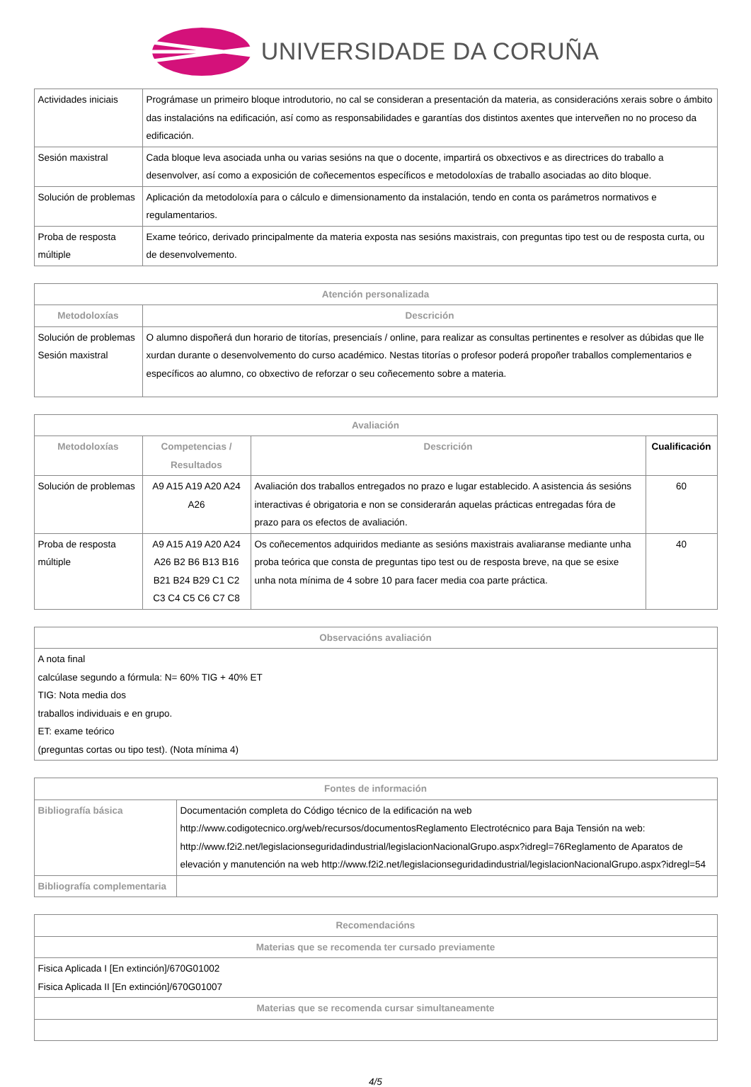UNIVERSIDADE DA CORUÑA
| Actividades iniciais | Prográmase un primeiro bloque introdutorio, no cal se consideran a presentación da materia, as consideracións xerais sobre o ámbito das instalacións na edificación, así como as responsabilidades e garantías dos distintos axentes que interveñen no no proceso da edificación. |
| Sesión maxistral | Cada bloque leva asociada unha ou varias sesións na que o docente, impartirá os obxectivos e as directrices do traballo a desenvolver, así como a exposición de coñecementos específicos e metodoloxías de traballo asociadas ao dito bloque. |
| Solución de problemas | Aplicación da metodoloxía para o cálculo e dimensionamento da instalación, tendo en conta os parámetros normativos e regulamentarios. |
| Proba de resposta múltiple | Exame teórico, derivado principalmente da materia exposta nas sesións maxistrais, con preguntas tipo test ou de resposta curta, ou de desenvolvemento. |
| Atención personalizada | |
| --- | --- |
| Metodoloxías | Descrición |
| Solución de problemas Sesión maxistral | O alumno dispoñerá dun horario de titorías, presenciaís / online, para realizar as consultas pertinentes e resolver as dúbidas que lle xurdan durante o desenvolvemento do curso académico. Nestas titorías o profesor poderá propoñer traballos complementarios e específicos ao alumno, co obxectivo de reforzar o seu coñecemento sobre a materia. |
| Avaliación | | | |
| --- | --- | --- | --- |
| Metodoloxías | Competencias / Resultados | Descrición | Cualificación |
| Solución de problemas | A9 A15 A19 A20 A24 A26 | Avaliación dos traballos entregados no prazo e lugar establecido. A asistencia ás sesións interactivas é obrigatoria e non se considerarán aquelas prácticas entregadas fóra de prazo para os efectos de avaliación. | 60 |
| Proba de resposta múltiple | A9 A15 A19 A20 A24 A26 B2 B6 B13 B16 B21 B24 B29 C1 C2 C3 C4 C5 C6 C7 C8 | Os coñecementos adquiridos mediante as sesións maxistrais avaliaranse mediante unha proba teórica que consta de preguntas tipo test ou de resposta breve, na que se esixe unha nota mínima de 4 sobre 10 para facer media coa parte práctica. | 40 |
| Observacións avaliación |
| --- |
| A nota final calcúlase segundo a fórmula: N= 60% TIG + 40% ET TIG: Nota media dos traballos individuais e en grupo. ET: exame teórico (preguntas cortas ou tipo test). (Nota mínima 4) |
| Fontes de información | |
| --- | --- |
| Bibliografía básica | Documentación completa do Código técnico de la edificación na web http://www.codigotecnico.org/web/recursos/documentosReglamento Electrotécnico para Baja Tensión na web: http://www.f2i2.net/legislacionseguridadindustrial/legislacionNacionalGrupo.aspx?idregl=76Reglamento de Aparatos de elevación y manutención na web http://www.f2i2.net/legislacionseguridadindustrial/legislacionNacionalGrupo.aspx?idregl=54 |
| Bibliografía complementaria | |
| Recomendacións |
| --- |
| Materias que se recomenda ter cursado previamente |
| Fisica Aplicada I [En extinción]/670G01002 Fisica Aplicada II [En extinción]/670G01007 |
| Materias que se recomenda cursar simultaneamente |
4/5